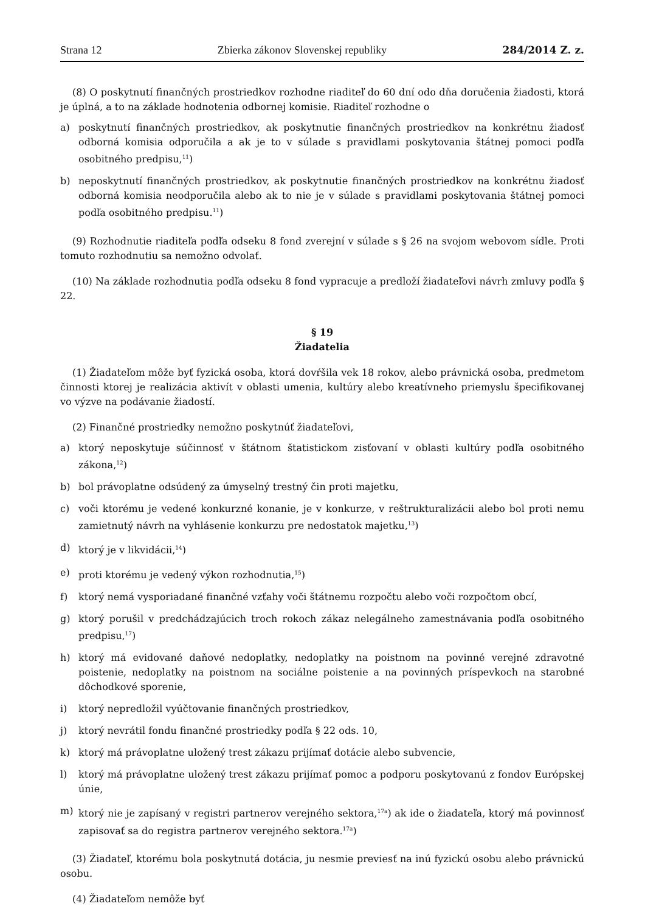Strana 12 Zbierka zákonov Slovenskej republiky 284/2014 Z. z.
(8) O poskytnutí finančných prostriedkov rozhodne riaditeľ do 60 dní odo dňa doručenia žiadosti, ktorá je úplná, a to na základe hodnotenia odbornej komisie. Riaditeľ rozhodne o
a) poskytnutí finančných prostriedkov, ak poskytnutie finančných prostriedkov na konkrétnu žiadosť odborná komisia odporučila a ak je to v súlade s pravidlami poskytovania štátnej pomoci podľa osobitného predpisu,<sup>11</sup>)
b) neposkytnutí finančných prostriedkov, ak poskytnutie finančných prostriedkov na konkrétnu žiadosť odborná komisia neodporučila alebo ak to nie je v súlade s pravidlami poskytovania štátnej pomoci podľa osobitného predpisu.<sup>11</sup>)
(9) Rozhodnutie riaditeľa podľa odseku 8 fond zverejní v súlade s § 26 na svojom webovom sídle. Proti tomuto rozhodnutiu sa nemožno odvolať.
(10) Na základe rozhodnutia podľa odseku 8 fond vypracuje a predloží žiadateľovi návrh zmluvy podľa § 22.
§ 19
Žiadatelia
(1) Žiadateľom môže byť fyzická osoba, ktorá dovŕšila vek 18 rokov, alebo právnická osoba, predmetom činnosti ktorej je realizácia aktivít v oblasti umenia, kultúry alebo kreatívneho priemyslu špecifikovanej vo výzve na podávanie žiadostí.
(2) Finančné prostriedky nemožno poskytnúť žiadateľovi,
a) ktorý neposkytuje súčinnosť v štátnom štatistickom zisťovaní v oblasti kultúry podľa osobitného zákona,<sup>12</sup>)
b) bol právoplatne odsúdený za úmyselný trestný čin proti majetku,
c) voči ktorému je vedené konkurzné konanie, je v konkurze, v reštrukturalizácii alebo bol proti nemu zamietnutý návrh na vyhlásenie konkurzu pre nedostatok majetku,<sup>13</sup>)
d) ktorý je v likvidácii,<sup>14</sup>)
e) proti ktorému je vedený výkon rozhodnutia,<sup>15</sup>)
f) ktorý nemá vysporiadané finančné vzťahy voči štátnemu rozpočtu alebo voči rozpočtom obcí,
g) ktorý porušil v predchádzajúcich troch rokoch zákaz nelegálneho zamestnávania podľa osobitného predpisu,<sup>17</sup>)
h) ktorý má evidované daňové nedoplatky, nedoplatky na poistnom na povinné verejné zdravotné poistenie, nedoplatky na poistnom na sociálne poistenie a na povinných príspevkoch na starobné dôchodkové sporenie,
i) ktorý nepredložil vyúčtovanie finančných prostriedkov,
j) ktorý nevrátil fondu finančné prostriedky podľa § 22 ods. 10,
k) ktorý má právoplatne uložený trest zákazu prijímať dotácie alebo subvencie,
l) ktorý má právoplatne uložený trest zákazu prijímať pomoc a podporu poskytovanú z fondov Európskej únie,
m) ktorý nie je zapísaný v registri partnerov verejného sektora,<sup>17a</sup>) ak ide o žiadateľa, ktorý má povinnosť zapisovať sa do registra partnerov verejného sektora.<sup>17a</sup>)
(3) Žiadateľ, ktorému bola poskytnutá dotácia, ju nesmie previesť na inú fyzickú osobu alebo právnickú osobu.
(4) Žiadateľom nemôže byť